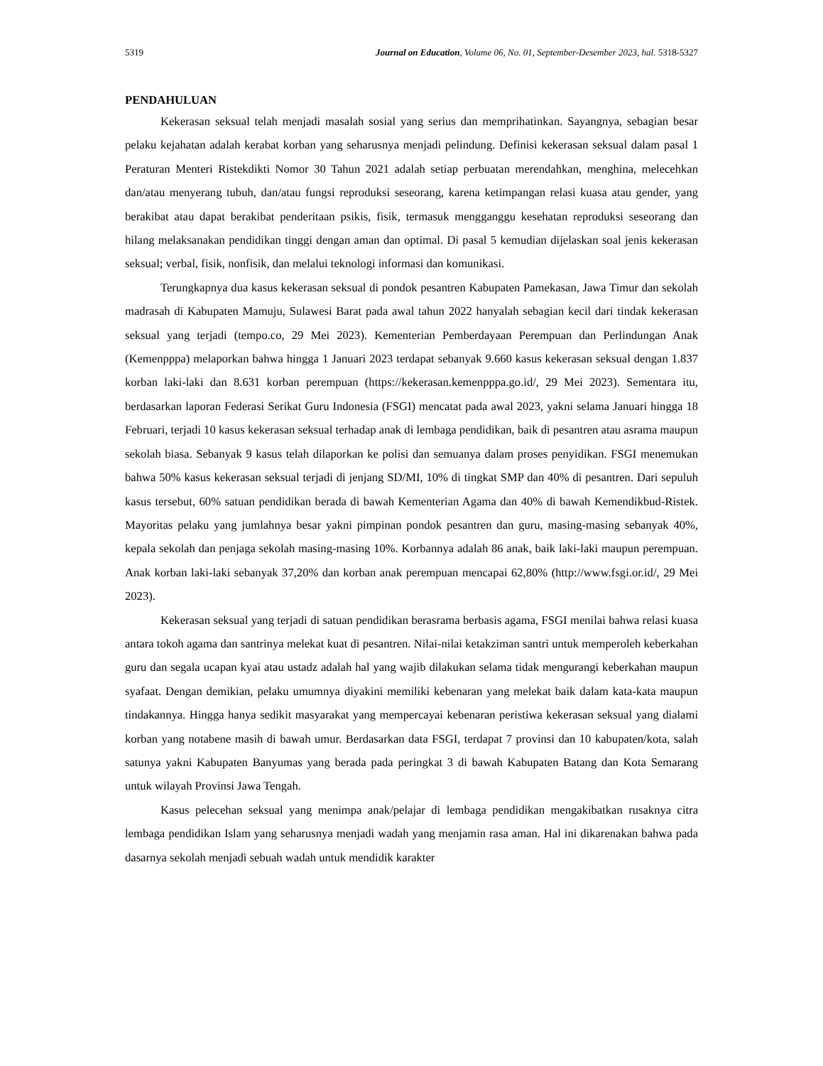5319 Journal on Education, Volume 06, No. 01, September-Desember 2023, hal. 5318-5327
PENDAHULUAN
Kekerasan seksual telah menjadi masalah sosial yang serius dan memprihatinkan. Sayangnya, sebagian besar pelaku kejahatan adalah kerabat korban yang seharusnya menjadi pelindung. Definisi kekerasan seksual dalam pasal 1 Peraturan Menteri Ristekdikti Nomor 30 Tahun 2021 adalah setiap perbuatan merendahkan, menghina, melecehkan dan/atau menyerang tubuh, dan/atau fungsi reproduksi seseorang, karena ketimpangan relasi kuasa atau gender, yang berakibat atau dapat berakibat penderitaan psikis, fisik, termasuk mengganggu kesehatan reproduksi seseorang dan hilang melaksanakan pendidikan tinggi dengan aman dan optimal. Di pasal 5 kemudian dijelaskan soal jenis kekerasan seksual; verbal, fisik, nonfisik, dan melalui teknologi informasi dan komunikasi.
Terungkapnya dua kasus kekerasan seksual di pondok pesantren Kabupaten Pamekasan, Jawa Timur dan sekolah madrasah di Kabupaten Mamuju, Sulawesi Barat pada awal tahun 2022 hanyalah sebagian kecil dari tindak kekerasan seksual yang terjadi (tempo.co, 29 Mei 2023). Kementerian Pemberdayaan Perempuan dan Perlindungan Anak (Kemenpppa) melaporkan bahwa hingga 1 Januari 2023 terdapat sebanyak 9.660 kasus kekerasan seksual dengan 1.837 korban laki-laki dan 8.631 korban perempuan (https://kekerasan.kemenpppa.go.id/, 29 Mei 2023). Sementara itu, berdasarkan laporan Federasi Serikat Guru Indonesia (FSGI) mencatat pada awal 2023, yakni selama Januari hingga 18 Februari, terjadi 10 kasus kekerasan seksual terhadap anak di lembaga pendidikan, baik di pesantren atau asrama maupun sekolah biasa. Sebanyak 9 kasus telah dilaporkan ke polisi dan semuanya dalam proses penyidikan. FSGI menemukan bahwa 50% kasus kekerasan seksual terjadi di jenjang SD/MI, 10% di tingkat SMP dan 40% di pesantren. Dari sepuluh kasus tersebut, 60% satuan pendidikan berada di bawah Kementerian Agama dan 40% di bawah Kemendikbud-Ristek. Mayoritas pelaku yang jumlahnya besar yakni pimpinan pondok pesantren dan guru, masing-masing sebanyak 40%, kepala sekolah dan penjaga sekolah masing-masing 10%. Korbannya adalah 86 anak, baik laki-laki maupun perempuan. Anak korban laki-laki sebanyak 37,20% dan korban anak perempuan mencapai 62,80% (http://www.fsgi.or.id/, 29 Mei 2023).
Kekerasan seksual yang terjadi di satuan pendidikan berasrama berbasis agama, FSGI menilai bahwa relasi kuasa antara tokoh agama dan santrinya melekat kuat di pesantren. Nilai-nilai ketakziman santri untuk memperoleh keberkahan guru dan segala ucapan kyai atau ustadz adalah hal yang wajib dilakukan selama tidak mengurangi keberkahan maupun syafaat. Dengan demikian, pelaku umumnya diyakini memiliki kebenaran yang melekat baik dalam kata-kata maupun tindakannya. Hingga hanya sedikit masyarakat yang mempercayai kebenaran peristiwa kekerasan seksual yang dialami korban yang notabene masih di bawah umur. Berdasarkan data FSGI, terdapat 7 provinsi dan 10 kabupaten/kota, salah satunya yakni Kabupaten Banyumas yang berada pada peringkat 3 di bawah Kabupaten Batang dan Kota Semarang untuk wilayah Provinsi Jawa Tengah.
Kasus pelecehan seksual yang menimpa anak/pelajar di lembaga pendidikan mengakibatkan rusaknya citra lembaga pendidikan Islam yang seharusnya menjadi wadah yang menjamin rasa aman. Hal ini dikarenakan bahwa pada dasarnya sekolah menjadi sebuah wadah untuk mendidik karakter